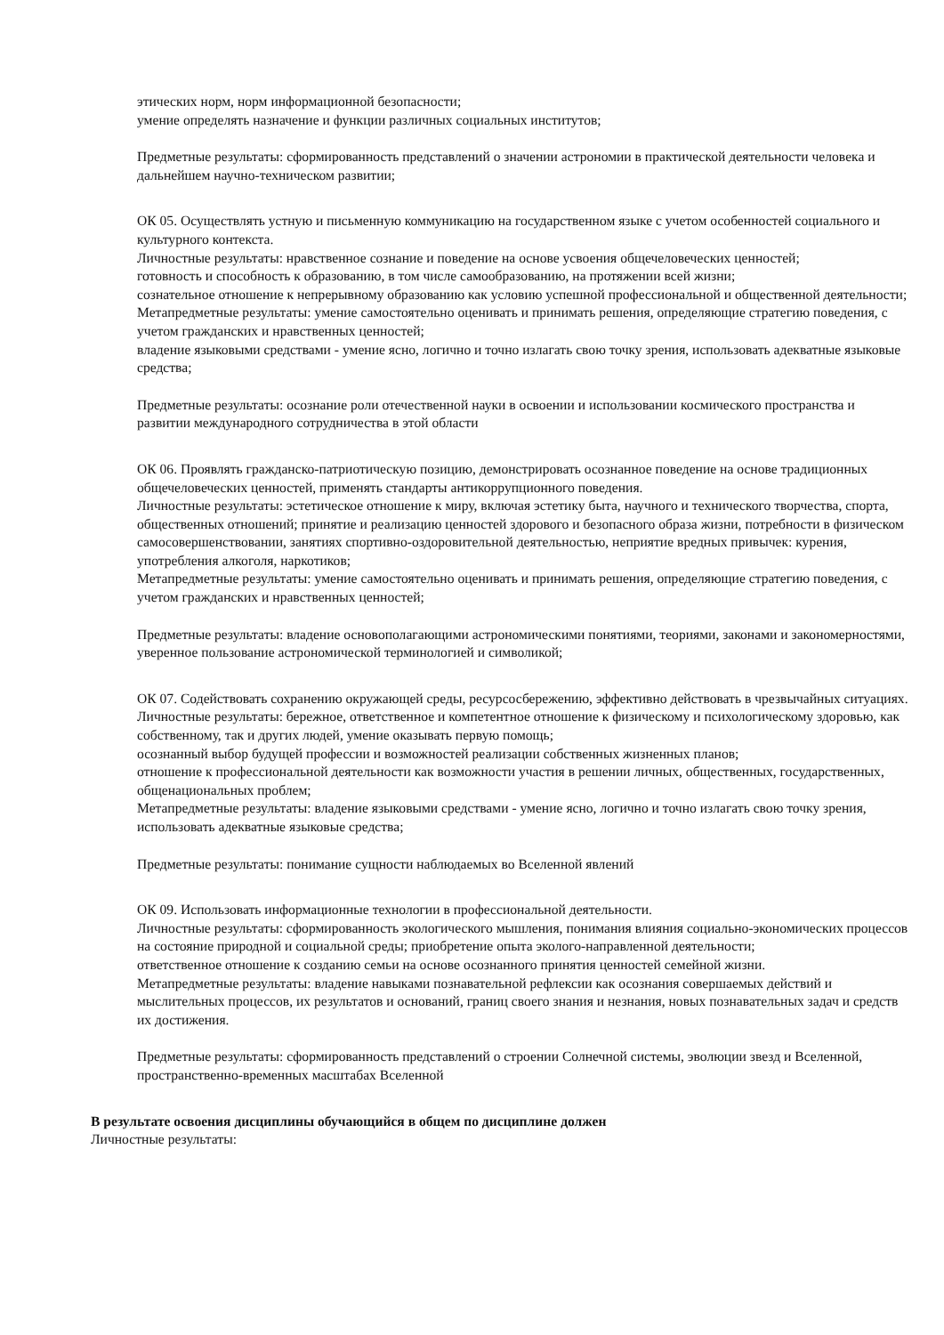этических норм, норм информационной безопасности;
умение определять назначение и функции различных социальных институтов;
Предметные результаты: сформированность представлений о значении астрономии в практической деятельности человека и дальнейшем научно-техническом развитии;
ОК 05. Осуществлять устную и письменную коммуникацию на государственном языке с учетом особенностей социального и культурного контекста.
Личностные результаты: нравственное сознание и поведение на основе усвоения общечеловеческих ценностей;
готовность и способность к образованию, в том числе самообразованию, на протяжении всей жизни;
сознательное отношение к непрерывному образованию как условию успешной профессиональной и общественной деятельности;
Метапредметные результаты: умение самостоятельно оценивать и принимать решения, определяющие стратегию поведения, с учетом гражданских и нравственных ценностей;
владение языковыми средствами - умение ясно, логично и точно излагать свою точку зрения, использовать адекватные языковые средства;
Предметные результаты: осознание роли отечественной науки в освоении и использовании космического пространства и развитии международного сотрудничества в этой области
ОК 06. Проявлять гражданско-патриотическую позицию, демонстрировать осознанное поведение на основе традиционных общечеловеческих ценностей, применять стандарты антикоррупционного поведения.
Личностные результаты: эстетическое отношение к миру, включая эстетику быта, научного и технического творчества, спорта, общественных отношений; принятие и реализацию ценностей здорового и безопасного образа жизни, потребности в физическом самосовершенствовании, занятиях спортивно-оздоровительной деятельностью, неприятие вредных привычек: курения, употребления алкоголя, наркотиков;
Метапредметные результаты: умение самостоятельно оценивать и принимать решения, определяющие стратегию поведения, с учетом гражданских и нравственных ценностей;
Предметные результаты: владение основополагающими астрономическими понятиями, теориями, законами и закономерностями, уверенное пользование астрономической терминологией и символикой;
ОК 07. Содействовать сохранению окружающей среды, ресурсосбережению, эффективно действовать в чрезвычайных ситуациях.
Личностные результаты: бережное, ответственное и компетентное отношение к физическому и психологическому здоровью, как собственному, так и других людей, умение оказывать первую помощь;
осознанный выбор будущей профессии и возможностей реализации собственных жизненных планов;
отношение к профессиональной деятельности как возможности участия в решении личных, общественных, государственных, общенациональных проблем;
Метапредметные результаты: владение языковыми средствами - умение ясно, логично и точно излагать свою точку зрения, использовать адекватные языковые средства;
Предметные результаты: понимание сущности наблюдаемых во Вселенной явлений
ОК 09. Использовать информационные технологии в профессиональной деятельности.
Личностные результаты: сформированность экологического мышления, понимания влияния социально-экономических процессов на состояние природной и социальной среды; приобретение опыта эколого-направленной деятельности;
ответственное отношение к созданию семьи на основе осознанного принятия ценностей семейной жизни.
Метапредметные результаты: владение навыками познавательной рефлексии как осознания совершаемых действий и мыслительных процессов, их результатов и оснований, границ своего знания и незнания, новых познавательных задач и средств их достижения.
Предметные результаты: сформированность представлений о строении Солнечной системы, эволюции звезд и Вселенной, пространственно-временных масштабах Вселенной
В результате освоения дисциплины обучающийся в общем по дисциплине должен
Личностные результаты: